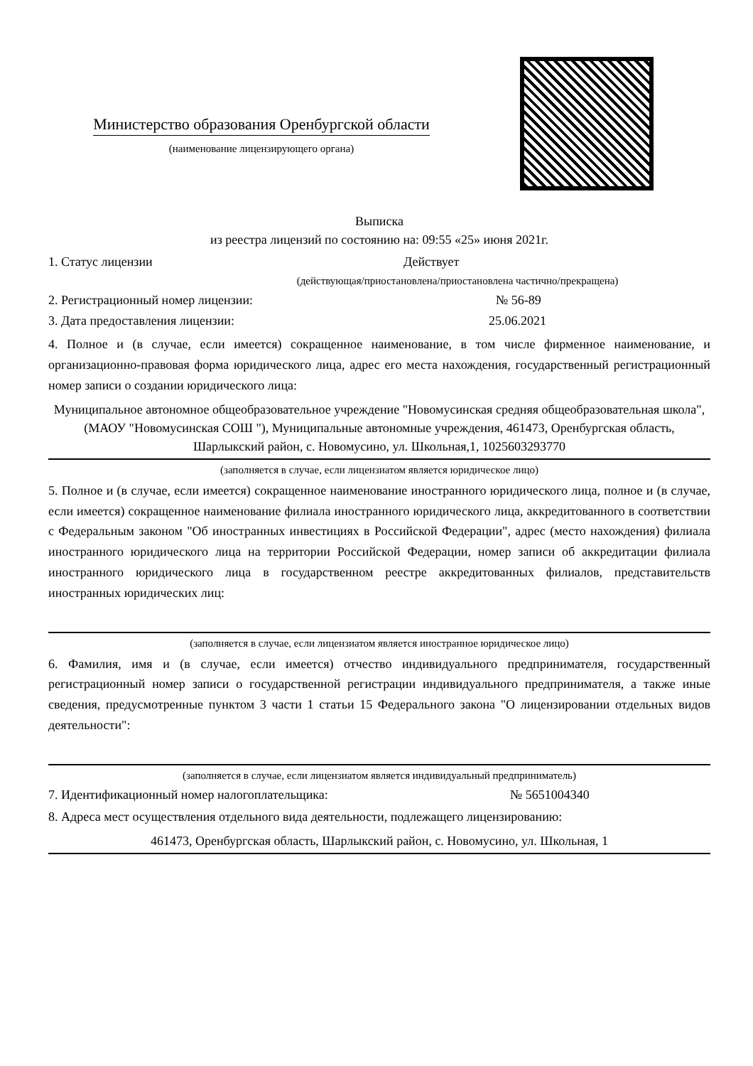Министерство образования Оренбургской области
(наименование лицензирующего органа)
Выписка
из реестра лицензий по состоянию на: 09:55 «25» июня 2021г.
1. Статус лицензии Действует
(действующая/приостановлена/приостановлена частично/прекращена)
2. Регистрационный номер лицензии: № 56-89
3. Дата предоставления лицензии: 25.06.2021
4. Полное и (в случае, если имеется) сокращенное наименование, в том числе фирменное наименование, и организационно-правовая форма юридического лица, адрес его места нахождения, государственный регистрационный номер записи о создании юридического лица:
Муниципальное автономное общеобразовательное учреждение "Новомусинская средняя общеобразовательная школа", (МАОУ "Новомусинская СОШ "), Муниципальные автономные учреждения, 461473, Оренбургская область, Шарлыкский район, с. Новомусино, ул. Школьная,1, 1025603293770
(заполняется в случае, если лицензиатом является юридическое лицо)
5. Полное и (в случае, если имеется) сокращенное наименование иностранного юридического лица, полное и (в случае, если имеется) сокращенное наименование филиала иностранного юридического лица, аккредитованного в соответствии с Федеральным законом "Об иностранных инвестициях в Российской Федерации", адрес (место нахождения) филиала иностранного юридического лица на территории Российской Федерации, номер записи об аккредитации филиала иностранного юридического лица в государственном реестре аккредитованных филиалов, представительств иностранных юридических лиц:
(заполняется в случае, если лицензиатом является иностранное юридическое лицо)
6. Фамилия, имя и (в случае, если имеется) отчество индивидуального предпринимателя, государственный регистрационный номер записи о государственной регистрации индивидуального предпринимателя, а также иные сведения, предусмотренные пунктом 3 части 1 статьи 15 Федерального закона "О лицензировании отдельных видов деятельности":
(заполняется в случае, если лицензиатом является индивидуальный предприниматель)
7. Идентификационный номер налогоплательщика: № 5651004340
8. Адреса мест осуществления отдельного вида деятельности, подлежащего лицензированию:
461473, Оренбургская область, Шарлыкский район, с. Новомусино, ул. Школьная, 1